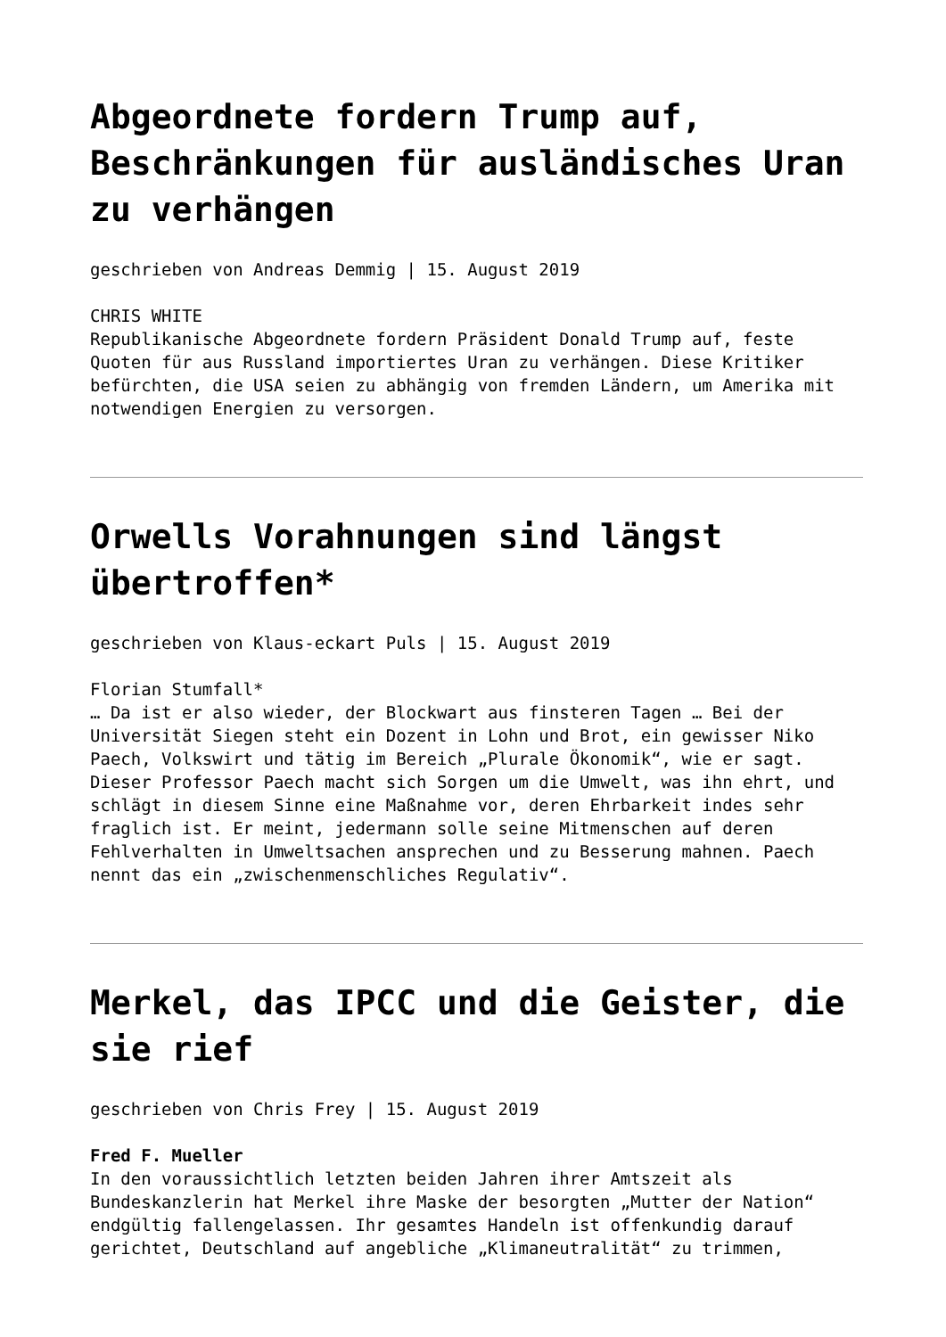Abgeordnete fordern Trump auf, Beschränkungen für ausländisches Uran zu verhängen
geschrieben von Andreas Demmig | 15. August 2019
CHRIS WHITE
Republikanische Abgeordnete fordern Präsident Donald Trump auf, feste Quoten für aus Russland importiertes Uran zu verhängen. Diese Kritiker befürchten, die USA seien zu abhängig von fremden Ländern, um Amerika mit notwendigen Energien zu versorgen.
Orwells Vorahnungen sind längst übertroffen*
geschrieben von Klaus-eckart Puls | 15. August 2019
Florian Stumfall*
… Da ist er also wieder, der Blockwart aus finsteren Tagen … Bei der Universität Siegen steht ein Dozent in Lohn und Brot, ein gewisser Niko Paech, Volkswirt und tätig im Bereich „Plurale Ökonomik“, wie er sagt. Dieser Professor Paech macht sich Sorgen um die Umwelt, was ihn ehrt, und schlägt in diesem Sinne eine Maßnahme vor, deren Ehrbarkeit indes sehr fraglich ist. Er meint, jedermann solle seine Mitmenschen auf deren Fehlverhalten in Umweltsachen ansprechen und zu Besserung mahnen. Paech nennt das ein „zwischenmenschliches Regulativ“.
Merkel, das IPCC und die Geister, die sie rief
geschrieben von Chris Frey | 15. August 2019
Fred F. Mueller
In den voraussichtlich letzten beiden Jahren ihrer Amtszeit als Bundeskanzlerin hat Merkel ihre Maske der besorgten „Mutter der Nation“ endgültig fallengelassen. Ihr gesamtes Handeln ist offenkundig darauf gerichtet, Deutschland auf angebliche „Klimaneutralität“ zu trimmen,